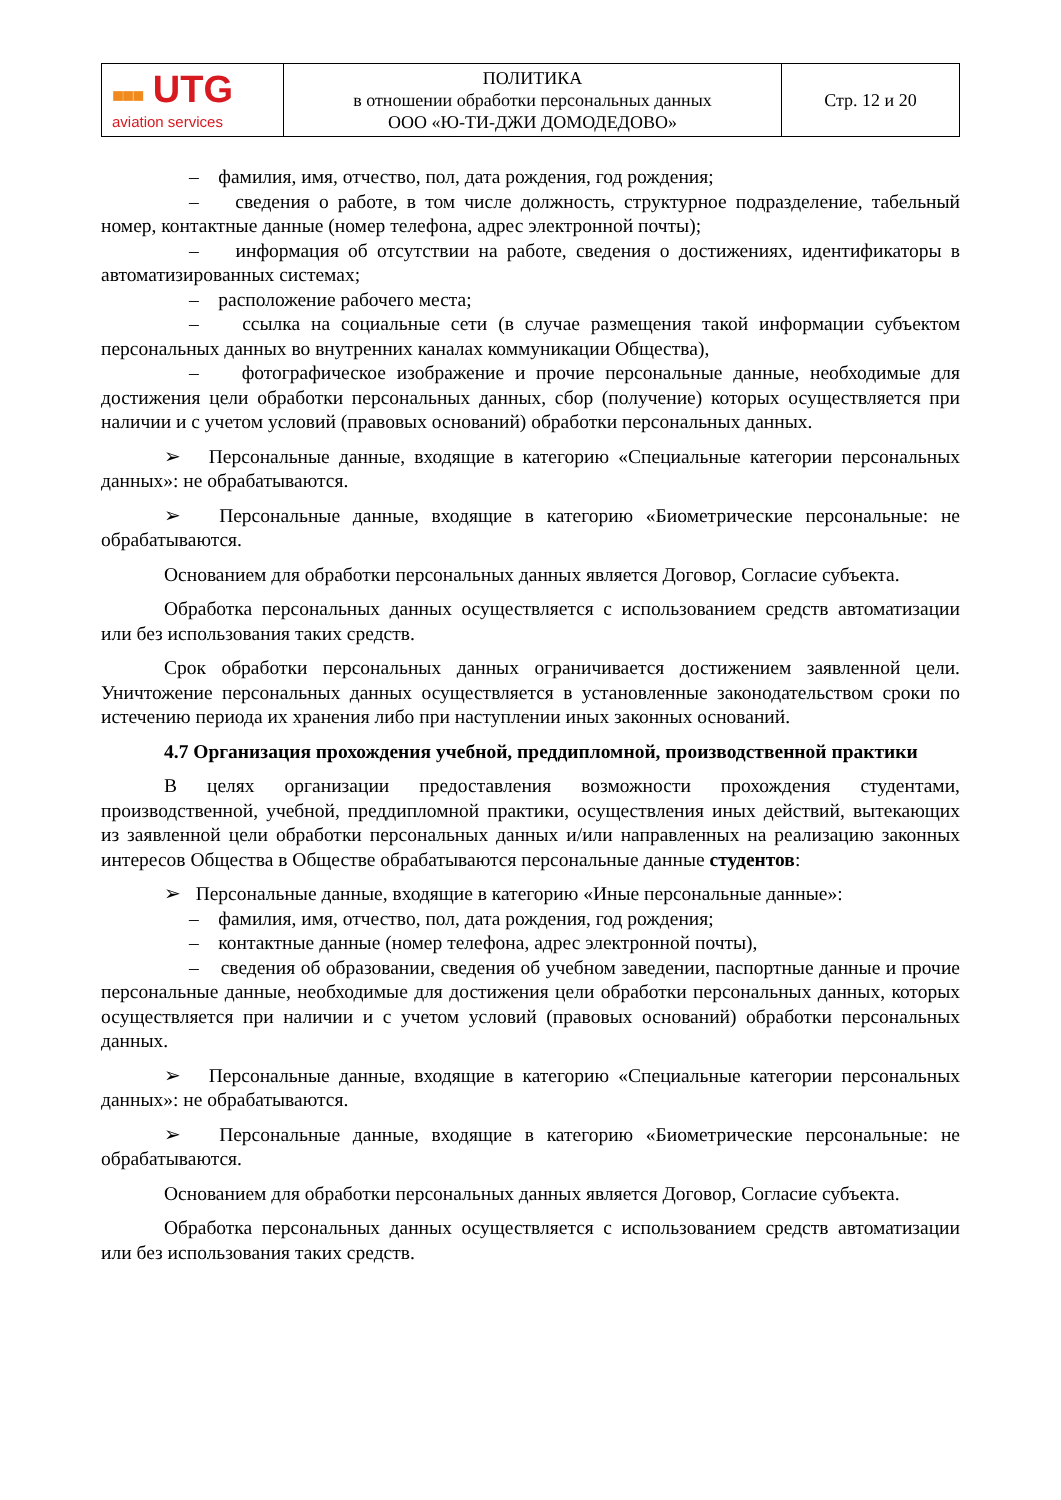| ■■■ UTG aviation services | ПОЛИТИКА в отношении обработки персональных данных ООО «Ю-ТИ-ДЖИ ДОМОДЕДОВО» | Стр. 12 и 20 |
– фамилия, имя, отчество, пол, дата рождения, год рождения;
– сведения о работе, в том числе должность, структурное подразделение, табельный номер, контактные данные (номер телефона, адрес электронной почты);
– информация об отсутствии на работе, сведения о достижениях, идентификаторы в автоматизированных системах;
– расположение рабочего места;
– ссылка на социальные сети (в случае размещения такой информации субъектом персональных данных во внутренних каналах коммуникации Общества),
– фотографическое изображение и прочие персональные данные, необходимые для достижения цели обработки персональных данных, сбор (получение) которых осуществляется при наличии и с учетом условий (правовых оснований) обработки персональных данных.
➢ Персональные данные, входящие в категорию «Специальные категории персональных данных»: не обрабатываются.
➢ Персональные данные, входящие в категорию «Биометрические персональные: не обрабатываются.
Основанием для обработки персональных данных является Договор, Согласие субъекта.
Обработка персональных данных осуществляется с использованием средств автоматизации или без использования таких средств.
Срок обработки персональных данных ограничивается достижением заявленной цели. Уничтожение персональных данных осуществляется в установленные законодательством сроки по истечению периода их хранения либо при наступлении иных законных оснований.
4.7 Организация прохождения учебной, преддипломной, производственной практики
В целях организации предоставления возможности прохождения студентами, производственной, учебной, преддипломной практики, осуществления иных действий, вытекающих из заявленной цели обработки персональных данных и/или направленных на реализацию законных интересов Общества в Обществе обрабатываются персональные данные студентов:
➢ Персональные данные, входящие в категорию «Иные персональные данные»:
– фамилия, имя, отчество, пол, дата рождения, год рождения;
– контактные данные (номер телефона, адрес электронной почты),
– сведения об образовании, сведения об учебном заведении, паспортные данные и прочие персональные данные, необходимые для достижения цели обработки персональных данных, которых осуществляется при наличии и с учетом условий (правовых оснований) обработки персональных данных.
➢ Персональные данные, входящие в категорию «Специальные категории персональных данных»: не обрабатываются.
➢ Персональные данные, входящие в категорию «Биометрические персональные: не обрабатываются.
Основанием для обработки персональных данных является Договор, Согласие субъекта.
Обработка персональных данных осуществляется с использованием средств автоматизации или без использования таких средств.